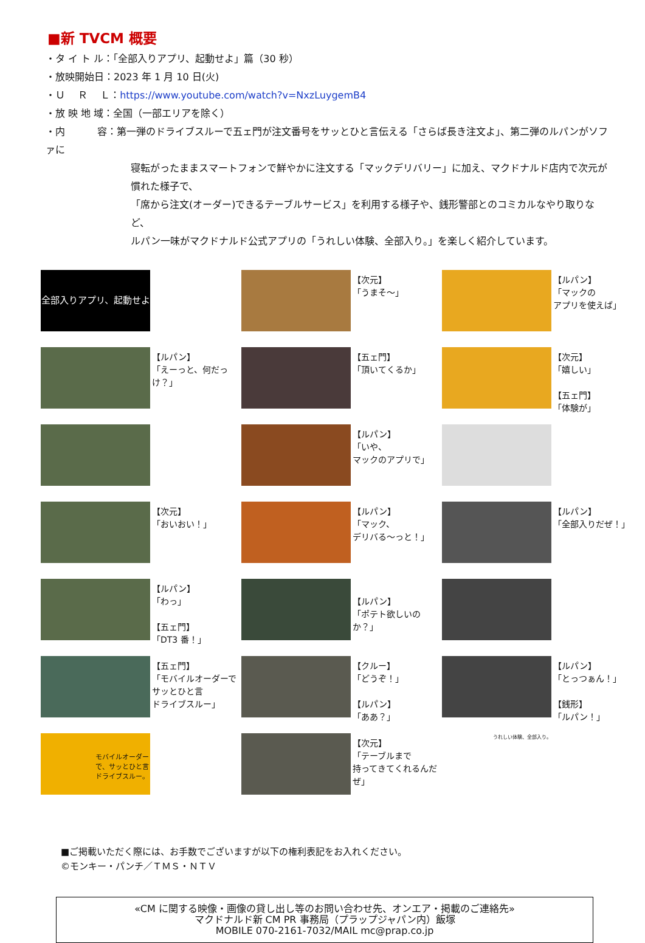■新 TVCM 概要
・タ イ ト ル：「全部入りアプリ、起動せよ」篇（30 秒）
・放映開始日：2023 年 1 月 10 日(火)
・Ｕ　 Ｒ　 Ｌ：https://www.youtube.com/watch?v=NxzLuygemB4
・放 映 地 域：全国（一部エリアを除く）
・内　　　 容：第一弾のドライブスルーで五ェ門が注文番号をサッとひと言伝える「さらば長き注文よ」、第二弾のルパンがソファに
寝転がったままスマートフォンで鮮やかに注文する「マックデリバリー」に加え、マクドナルド店内で次元が慣れた様子で、
「席から注文(オーダー)できるテーブルサービス」を利用する様子や、銭形警部とのコミカルなやり取りなど、
ルパン一味がマクドナルド公式アプリの「うれしい体験、全部入り。」を楽しく紹介しています。
全部入りアプリ、起動せよ
【次元】
「うまそ～」
【ルパン】
「マックの
アプリを使えば」
【ルパン】
「えーっと、何だっけ？」
【五ェ門】
「頂いてくるか」
【次元】
「嬉しい」
【五ェ門】
「体験が」
【ルパン】
「いや、
マックのアプリで」
【次元】
「おいおい！」
【ルパン】
「マック、
デリバる～っと！」
【ルパン】
「全部入りだぜ！」
【ルパン】
「わっ」
【五ェ門】
「DT3 番！」
【ルパン】
「ポテト欲しいのか？」
【五ェ門】
「モバイルオーダーで
サッとひと言
ドライブスルー」
【クルー】
「どうぞ！」
【ルパン】
「ああ？」
【ルパン】
「とっつぁん！」
【銭形】
「ルパン！」
モバイルオーダーで、サッとひと言ドライブスルー。
【次元】
「テーブルまで
持ってきてくれるんだぜ」
うれしい体験、全部入り。
■ご掲載いただく際には、お手数でございますが以下の権利表記をお入れください。
©モンキー・パンチ／ＴＭＳ・ＮＴＶ
«CM に関する映像・画像の貸し出し等のお問い合わせ先、オンエア・掲載のご連絡先»
マクドナルド新 CM PR 事務局（プラップジャパン内）飯塚
MOBILE 070-2161-7032/MAIL mc@prap.co.jp